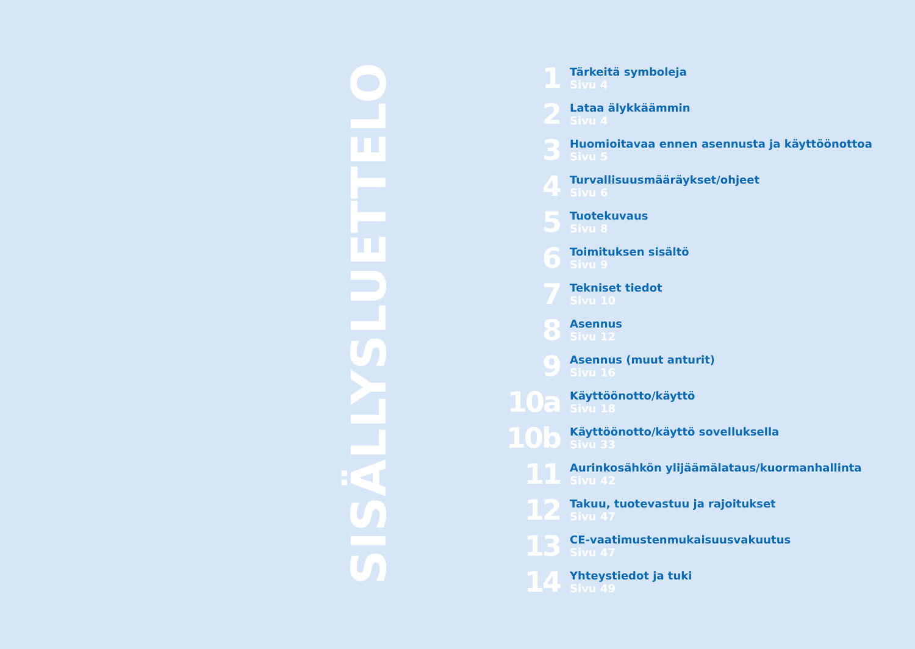SISÄLLYSLUETTELO
1
Tärkeitä symboleja
Sivu 4
2
Lataa älykkäämmin
Sivu 4
3
Huomioitavaa ennen asennusta ja käyttöönottoa
Sivu 5
4
Turvallisuusmääräykset/ohjeet
Sivu 6
5
Tuotekuvaus
Sivu 8
6
Toimituksen sisältö
Sivu 9
7
Tekniset tiedot
Sivu 10
8
Asennus
Sivu 12
9
Asennus (muut anturit)
Sivu 16
10a
Käyttöönotto/käyttö
Sivu 18
10b
Käyttöönotto/käyttö sovelluksella
Sivu 33
11
Aurinkosähkön ylijäämälataus/kuormanhallinta
Sivu 42
12
Takuu, tuotevastuu ja rajoitukset
Sivu 47
13
CE-vaatimustenmukaisuusvakuutus
Sivu 47
14
Yhteystiedot ja tuki
Sivu 49